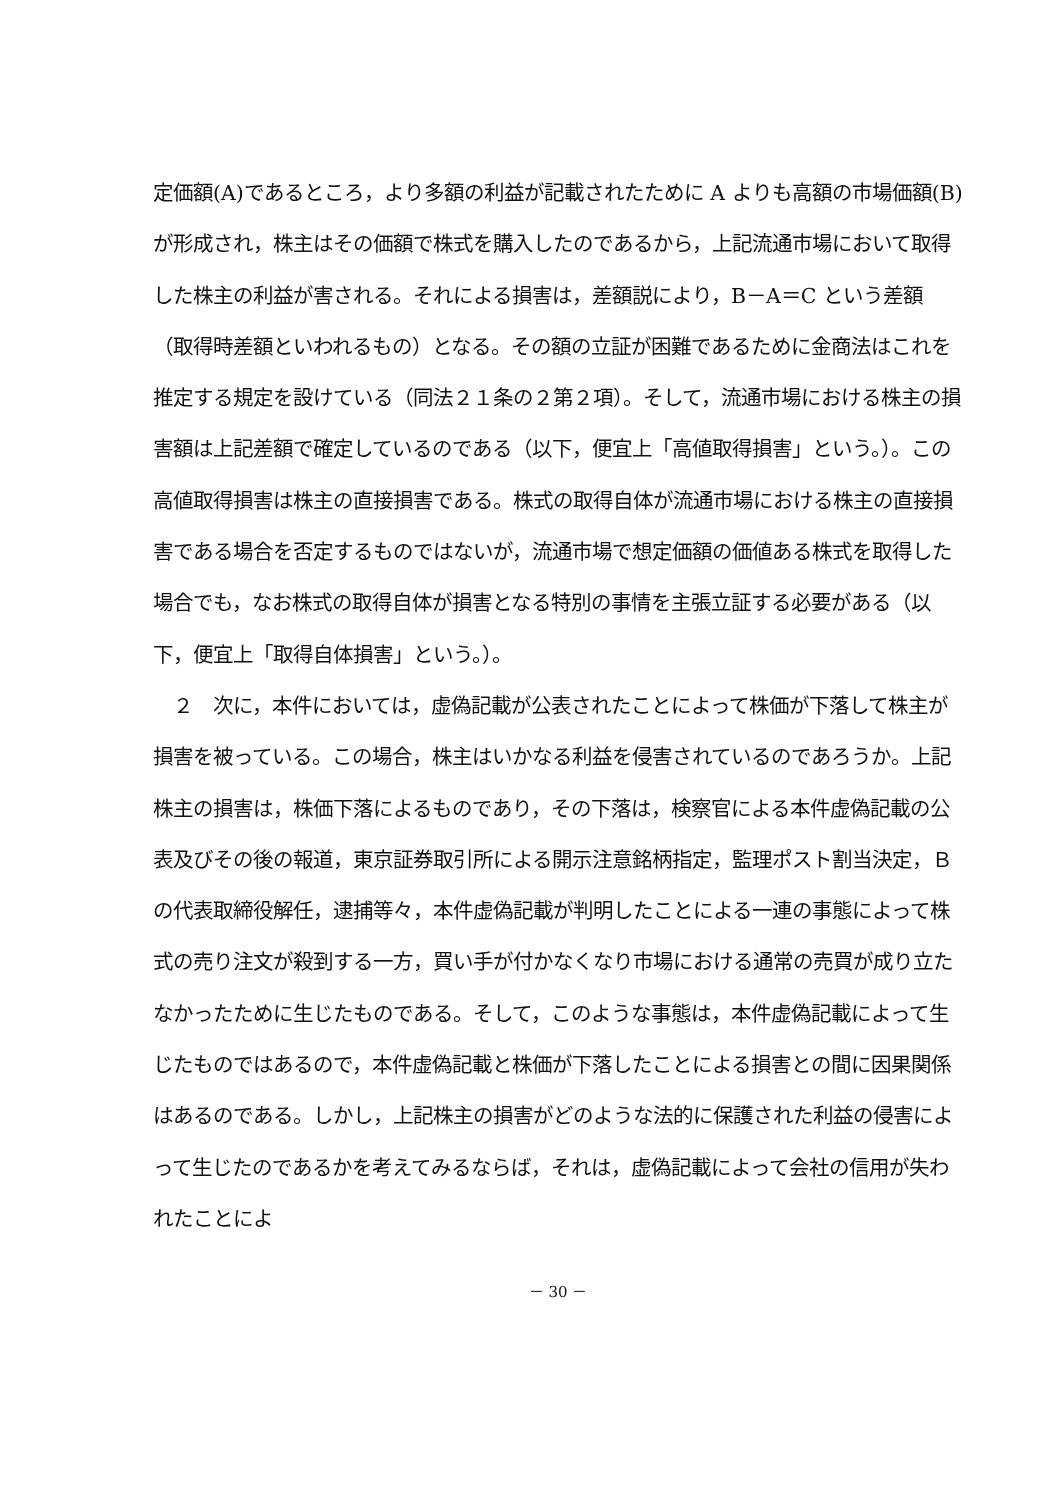定価額(A)であるところ，より多額の利益が記載されたために A よりも高額の市場価額(B)が形成され，株主はその価額で株式を購入したのであるから，上記流通市場において取得した株主の利益が害される。それによる損害は，差額説により，B－A＝C という差額（取得時差額といわれるもの）となる。その額の立証が困難であるために金商法はこれを推定する規定を設けている（同法２１条の２第２項）。そして，流通市場における株主の損害額は上記差額で確定しているのである（以下，便宜上「高値取得損害」という。）。この高値取得損害は株主の直接損害である。株式の取得自体が流通市場における株主の直接損害である場合を否定するものではないが，流通市場で想定価額の価値ある株式を取得した場合でも，なお株式の取得自体が損害となる特別の事情を主張立証する必要がある（以下，便宜上「取得自体損害」という。）。
　２　次に，本件においては，虚偽記載が公表されたことによって株価が下落して株主が損害を被っている。この場合，株主はいかなる利益を侵害されているのであろうか。上記株主の損害は，株価下落によるものであり，その下落は，検察官による本件虚偽記載の公表及びその後の報道，東京証券取引所による開示注意銘柄指定，監理ポスト割当決定，Ｂの代表取締役解任，逮捕等々，本件虚偽記載が判明したことによる一連の事態によって株式の売り注文が殺到する一方，買い手が付かなくなり市場における通常の売買が成り立たなかったために生じたものである。そして，このような事態は，本件虚偽記載によって生じたものではあるので，本件虚偽記載と株価が下落したことによる損害との間に因果関係はあるのである。しかし，上記株主の損害がどのような法的に保護された利益の侵害によって生じたのであるかを考えてみるならば，それは，虚偽記載によって会社の信用が失われたことによ
－ 30 －